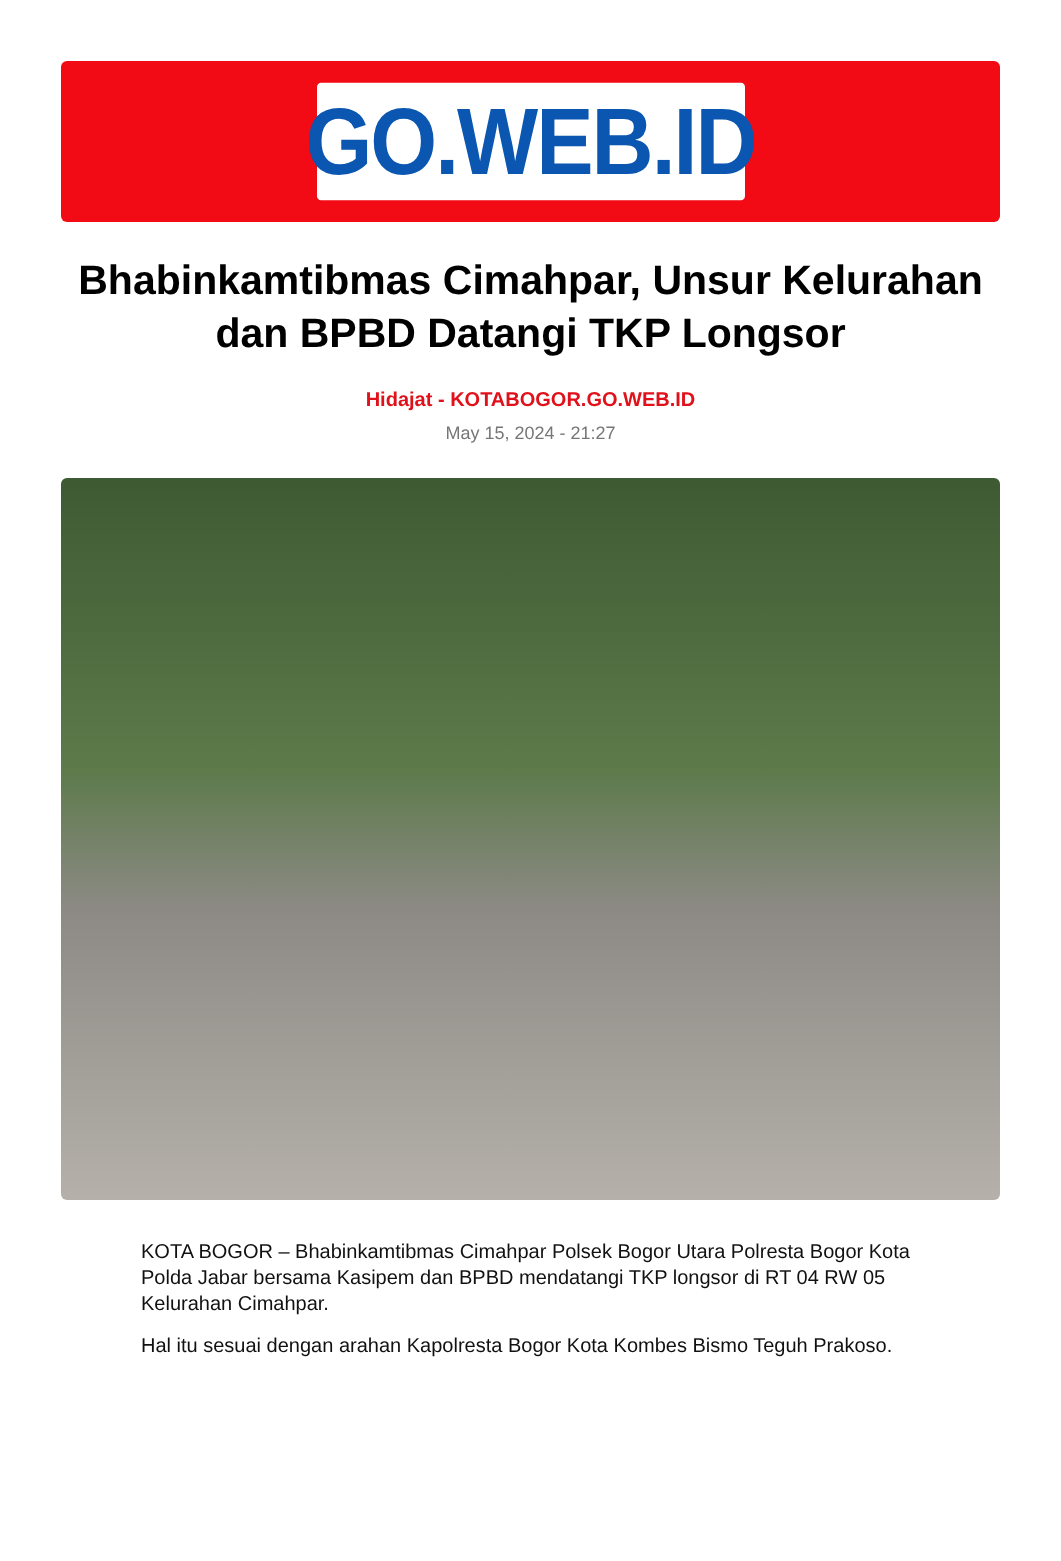GO.WEB.ID
Bhabinkamtibmas Cimahpar, Unsur Kelurahan dan BPBD Datangi TKP Longsor
Hidajat - KOTABOGOR.GO.WEB.ID
May 15, 2024 - 21:27
KOTA BOGOR – Bhabinkamtibmas Cimahpar Polsek Bogor Utara Polresta Bogor Kota Polda Jabar bersama Kasipem dan BPBD mendatangi TKP longsor di RT 04 RW 05 Kelurahan Cimahpar.
Hal itu sesuai dengan arahan Kapolresta Bogor Kota Kombes Bismo Teguh Prakoso.